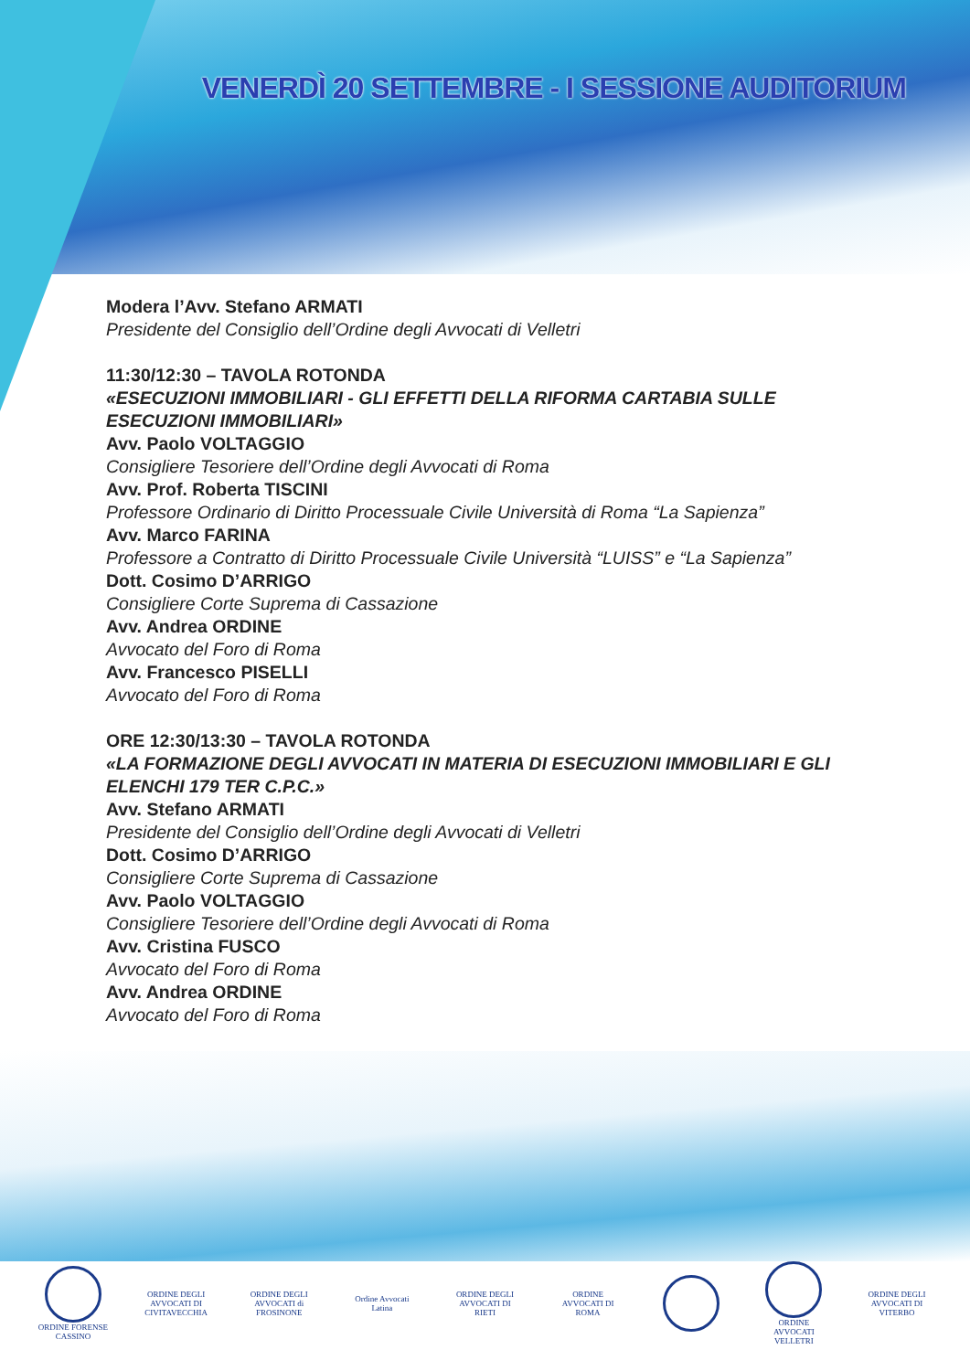VENERDÌ 20 SETTEMBRE - I SESSIONE AUDITORIUM
Modera l’Avv. Stefano ARMATI
Presidente del Consiglio dell’Ordine degli Avvocati di Velletri
11:30/12:30 – TAVOLA ROTONDA
«ESECUZIONI IMMOBILIARI - GLI EFFETTI DELLA RIFORMA CARTABIA SULLE ESECUZIONI IMMOBILIARI»
Avv. Paolo VOLTAGGIO
Consigliere Tesoriere dell’Ordine degli Avvocati di Roma
Avv. Prof. Roberta TISCINI
Professore Ordinario di Diritto Processuale Civile Università di Roma “La Sapienza”
Avv. Marco FARINA
Professore a Contratto di Diritto Processuale Civile Università “LUISS” e “La Sapienza”
Dott. Cosimo D’ARRIGO
Consigliere Corte Suprema di Cassazione
Avv. Andrea ORDINE
Avvocato del Foro di Roma
Avv. Francesco PISELLI
Avvocato del Foro di Roma
ORE 12:30/13:30 – TAVOLA ROTONDA
«LA FORMAZIONE DEGLI AVVOCATI IN MATERIA DI ESECUZIONI IMMOBILIARI E GLI ELENCHI 179 TER C.P.C.»
Avv. Stefano ARMATI
Presidente del Consiglio dell’Ordine degli Avvocati di Velletri
Dott. Cosimo D’ARRIGO
Consigliere Corte Suprema di Cassazione
Avv. Paolo VOLTAGGIO
Consigliere Tesoriere dell’Ordine degli Avvocati di Roma
Avv. Cristina FUSCO
Avvocato del Foro di Roma
Avv. Andrea ORDINE
Avvocato del Foro di Roma
ORDINE FORENSE CASSINO
ORDINE DEGLI AVVOCATI DI CIVITAVECCHIA
ORDINE DEGLI AVVOCATI di FROSINONE
Ordine Avvocati Latina
ORDINE DEGLI AVVOCATI DI RIETI
ORDINE AVVOCATI DI ROMA
ORDINE AVVOCATI VELLETRI
ORDINE DEGLI AVVOCATI DI VITERBO